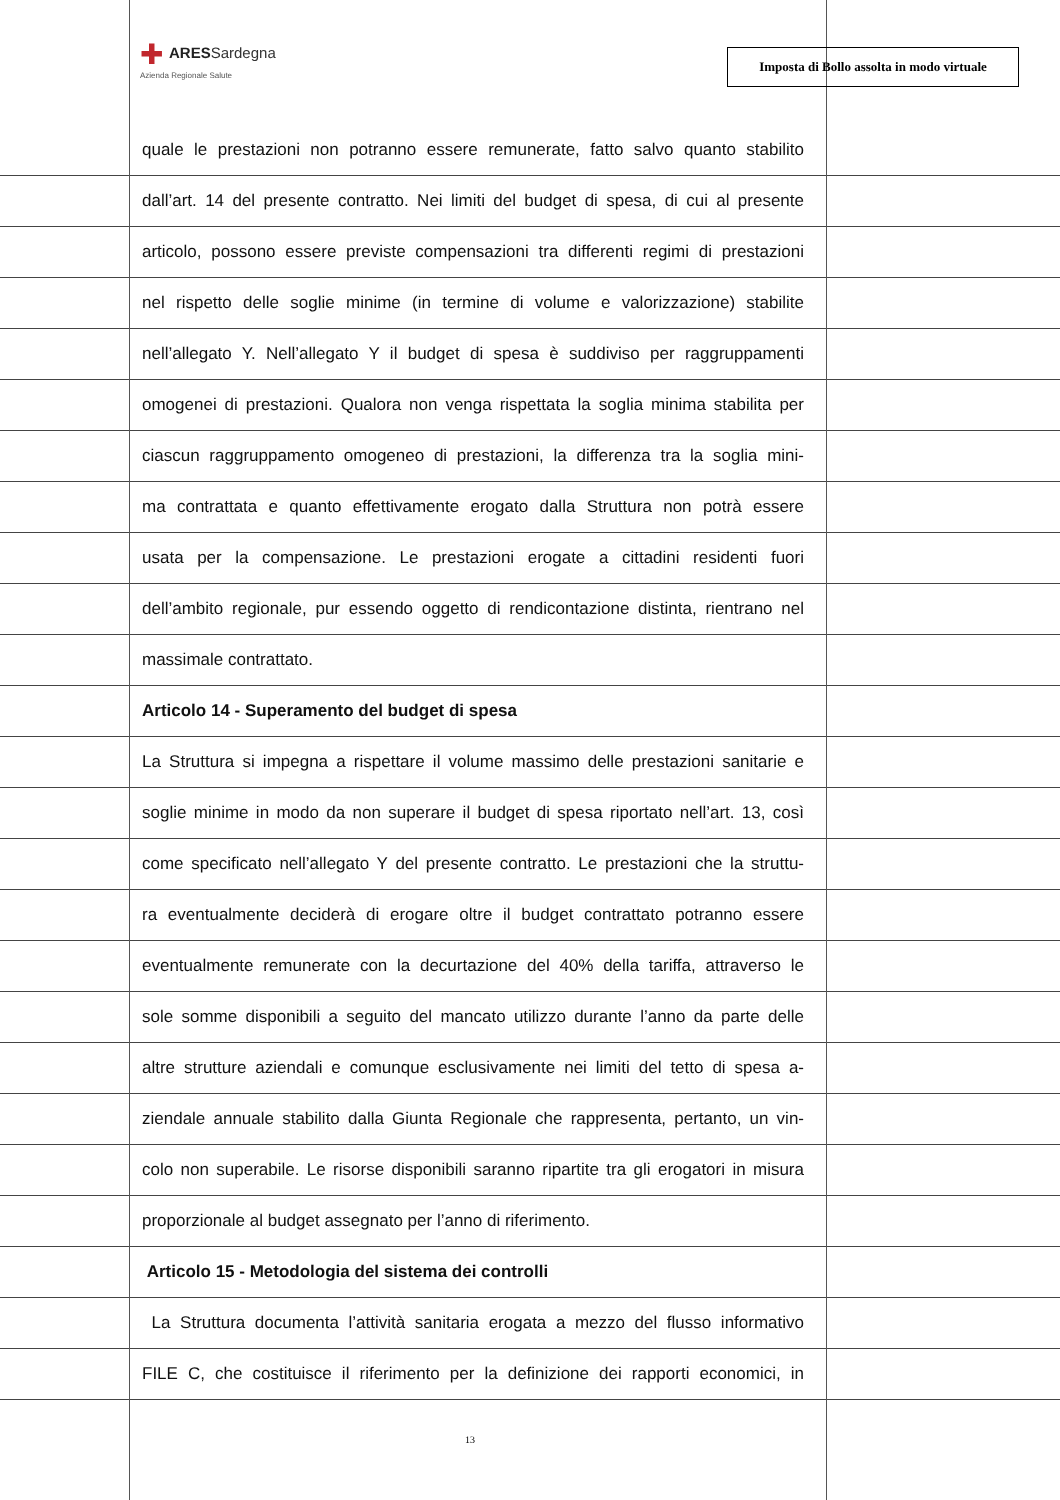✚ ARESSardegna
Azienda Regionale Salute
Imposta di Bollo assolta in modo virtuale
quale le prestazioni non potranno essere remunerate, fatto salvo quanto stabilito
dall’art. 14 del presente contratto. Nei limiti del budget di spesa, di cui al presente
articolo, possono essere previste compensazioni tra differenti regimi di prestazioni
nel rispetto delle soglie minime (in termine di volume e valorizzazione) stabilite
nell’allegato Y. Nell’allegato Y il budget di spesa è suddiviso per raggruppamenti
omogenei di prestazioni. Qualora non venga rispettata la soglia minima stabilita per
ciascun raggruppamento omogeneo di prestazioni, la differenza tra la soglia mini-
ma contrattata e quanto effettivamente erogato dalla Struttura non potrà essere
usata per la compensazione. Le prestazioni erogate a cittadini residenti fuori
dell’ambito regionale, pur essendo oggetto di rendicontazione distinta, rientrano nel
massimale contrattato.
Articolo 14 - Superamento del budget di spesa
La Struttura si impegna a rispettare il volume massimo delle prestazioni sanitarie e
soglie minime in modo da non superare il budget di spesa riportato nell’art. 13, così
come specificato nell’allegato Y del presente contratto. Le prestazioni che la struttu-
ra eventualmente deciderà di erogare oltre il budget contrattato potranno essere
eventualmente remunerate con la decurtazione del 40% della tariffa, attraverso le
sole somme disponibili a seguito del mancato utilizzo durante l’anno da parte delle
altre strutture aziendali e comunque esclusivamente nei limiti del tetto di spesa a-
ziendale annuale stabilito dalla Giunta Regionale che rappresenta, pertanto, un vin-
colo non superabile. Le risorse disponibili saranno ripartite tra gli erogatori in misura
proporzionale al budget assegnato per l’anno di riferimento.
Articolo 15 - Metodologia del sistema dei controlli
La Struttura documenta l’attività sanitaria erogata a mezzo del flusso informativo
FILE C, che costituisce il riferimento per la definizione dei rapporti economici, in
13